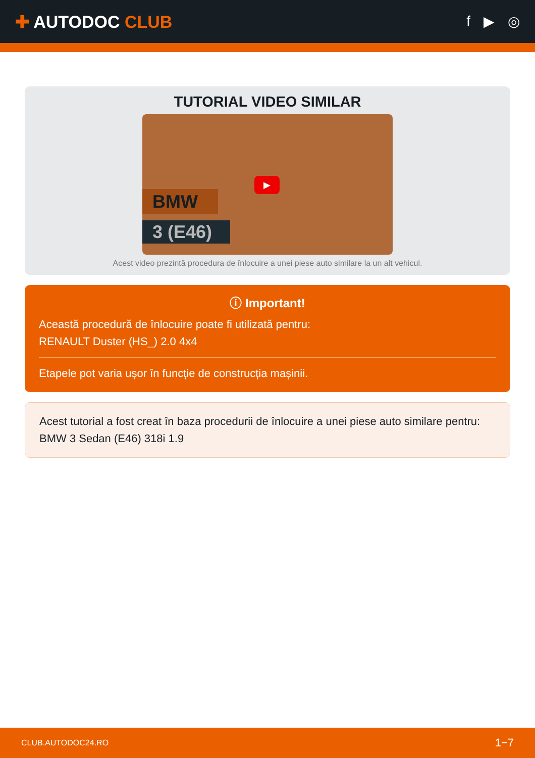✚ AUTODOC CLUB
f ▶ ◎
TUTORIAL VIDEO SIMILAR
BMW
3 (E46)
▶
Acest video prezintă procedura de înlocuire a unei piese auto similare la un alt vehicul.
ⓘ Important!
Această procedură de înlocuire poate fi utilizată pentru:
RENAULT Duster (HS_) 2.0 4x4
Etapele pot varia ușor în funcție de construcția mașinii.
Acest tutorial a fost creat în baza procedurii de înlocuire a unei piese auto similare pentru: BMW 3 Sedan (E46) 318i 1.9
CLUB.AUTODOC24.RO 1−7